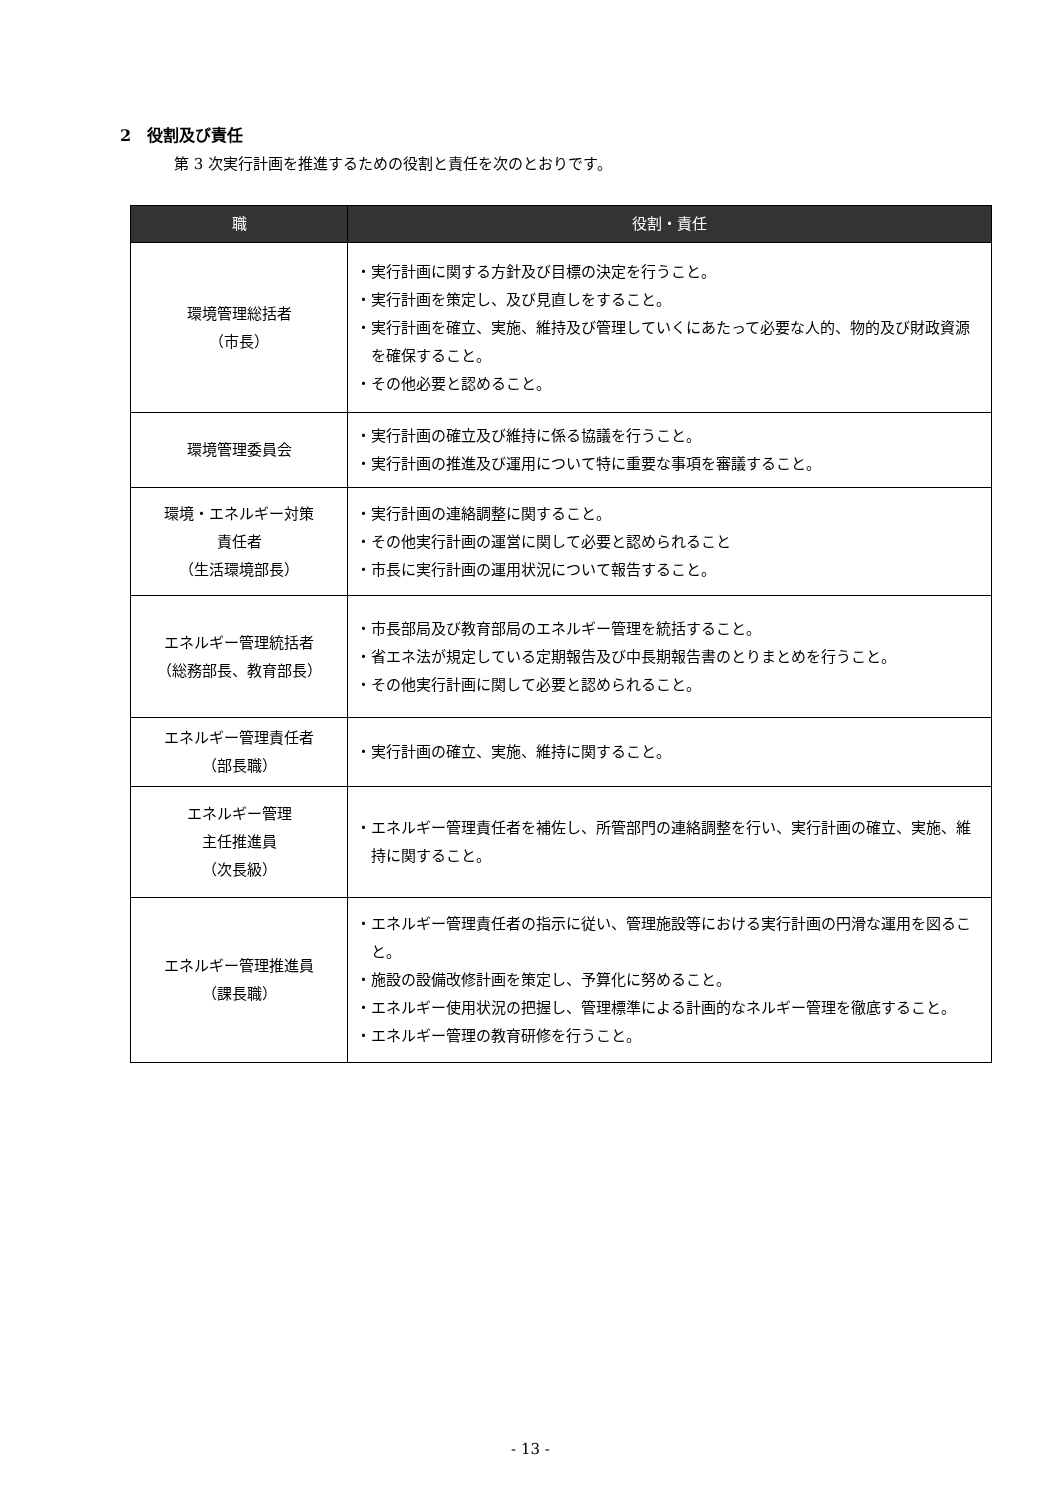2　役割及び責任
第 3 次実行計画を推進するための役割と責任を次のとおりです。
| 職 | 役割・責任 |
| --- | --- |
| 環境管理総括者 （市長） | ・実行計画に関する方針及び目標の決定を行うこと。 ・実行計画を策定し、及び見直しをすること。 ・実行計画を確立、実施、維持及び管理していくにあたって必要な人的、物的及び財政資源を確保すること。 ・その他必要と認めること。 |
| 環境管理委員会 | ・実行計画の確立及び維持に係る協議を行うこと。 ・実行計画の推進及び運用について特に重要な事項を審議すること。 |
| 環境・エネルギー対策 責任者 （生活環境部長） | ・実行計画の連絡調整に関すること。 ・その他実行計画の運営に関して必要と認められること ・市長に実行計画の運用状況について報告すること。 |
| エネルギー管理統括者 （総務部長、教育部長） | ・市長部局及び教育部局のエネルギー管理を統括すること。 ・省エネ法が規定している定期報告及び中長期報告書のとりまとめを行うこと。 ・その他実行計画に関して必要と認められること。 |
| エネルギー管理責任者 （部長職） | ・実行計画の確立、実施、維持に関すること。 |
| エネルギー管理 主任推進員 （次長級） | ・エネルギー管理責任者を補佐し、所管部門の連絡調整を行い、実行計画の確立、実施、維持に関すること。 |
| エネルギー管理推進員 （課長職） | ・エネルギー管理責任者の指示に従い、管理施設等における実行計画の円滑な運用を図ること。 ・施設の設備改修計画を策定し、予算化に努めること。 ・エネルギー使用状況の把握し、管理標準による計画的なネルギー管理を徹底すること。 ・エネルギー管理の教育研修を行うこと。 |
- 13 -